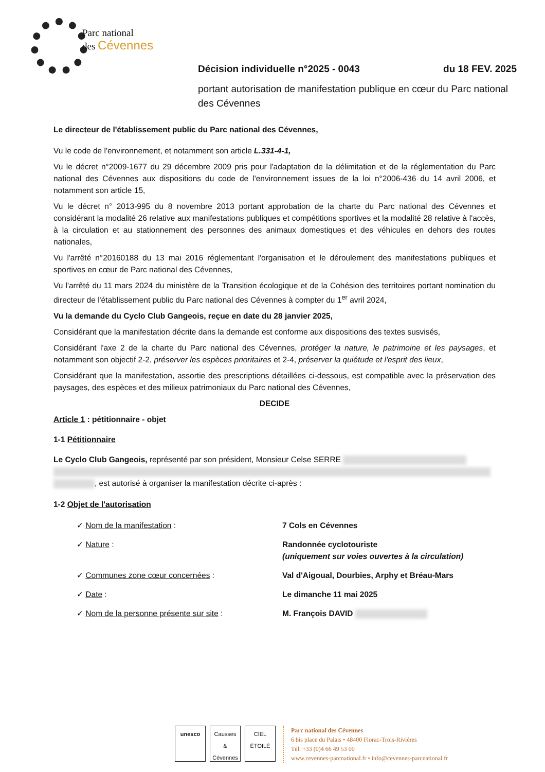Parc national
des Cévennes
Décision individuelle n°2025 - 0043 du 18 FEV. 2025
portant autorisation de manifestation publique en cœur du Parc national des Cévennes
Le directeur de l'établissement public du Parc national des Cévennes,
Vu le code de l'environnement, et notamment son article L.331-4-1,
Vu le décret n°2009-1677 du 29 décembre 2009 pris pour l'adaptation de la délimitation et de la réglementation du Parc national des Cévennes aux dispositions du code de l'environnement issues de la loi n°2006-436 du 14 avril 2006, et notamment son article 15,
Vu le décret n° 2013-995 du 8 novembre 2013 portant approbation de la charte du Parc national des Cévennes et considérant la modalité 26 relative aux manifestations publiques et compétitions sportives et la modalité 28 relative à l'accès, à la circulation et au stationnement des personnes des animaux domestiques et des véhicules en dehors des routes nationales,
Vu l'arrêté n°20160188 du 13 mai 2016 réglementant l'organisation et le déroulement des manifestations publiques et sportives en cœur de Parc national des Cévennes,
Vu l'arrêté du 11 mars 2024 du ministère de la Transition écologique et de la Cohésion des territoires portant nomination du directeur de l'établissement public du Parc national des Cévennes à compter du 1<sup>er</sup> avril 2024,
Vu la demande du Cyclo Club Gangeois, reçue en date du 28 janvier 2025,
Considérant que la manifestation décrite dans la demande est conforme aux dispositions des textes susvisés,
Considérant l'axe 2 de la charte du Parc national des Cévennes, protéger la nature, le patrimoine et les paysages, et notamment son objectif 2-2, préserver les espèces prioritaires et 2-4, préserver la quiétude et l'esprit des lieux,
Considérant que la manifestation, assortie des prescriptions détaillées ci-dessous, est compatible avec la préservation des paysages, des espèces et des milieux patrimoniaux du Parc national des Cévennes,
DECIDE
Article 1 : pétitionnaire - objet
1-1 Pétitionnaire
Le Cyclo Club Gangeois, représenté par son président, Monsieur Celse SERRE
, est autorisé à organiser la manifestation décrite ci-après :
1-2 Objet de l'autorisation
✓ Nom de la manifestation : 7 Cols en Cévennes
✓ Nature : Randonnée cyclotouriste
(uniquement sur voies ouvertes à la circulation)
✓ Communes zone cœur concernées : Val d'Aigoual, Dourbies, Arphy et Bréau-Mars
✓ Date : Le dimanche 11 mai 2025
✓ Nom de la personne présente sur site : M. François DAVID
unesco Causses & Cévennes
CIEL ÉTOILÉ
Parc national des Cévennes
6 bis place du Palais • 48400 Florac-Trois-Rivières
Tél. +33 (0)4 66 49 53 00
www.cevennes-parcnational.fr • info@cevennes-parcnational.fr